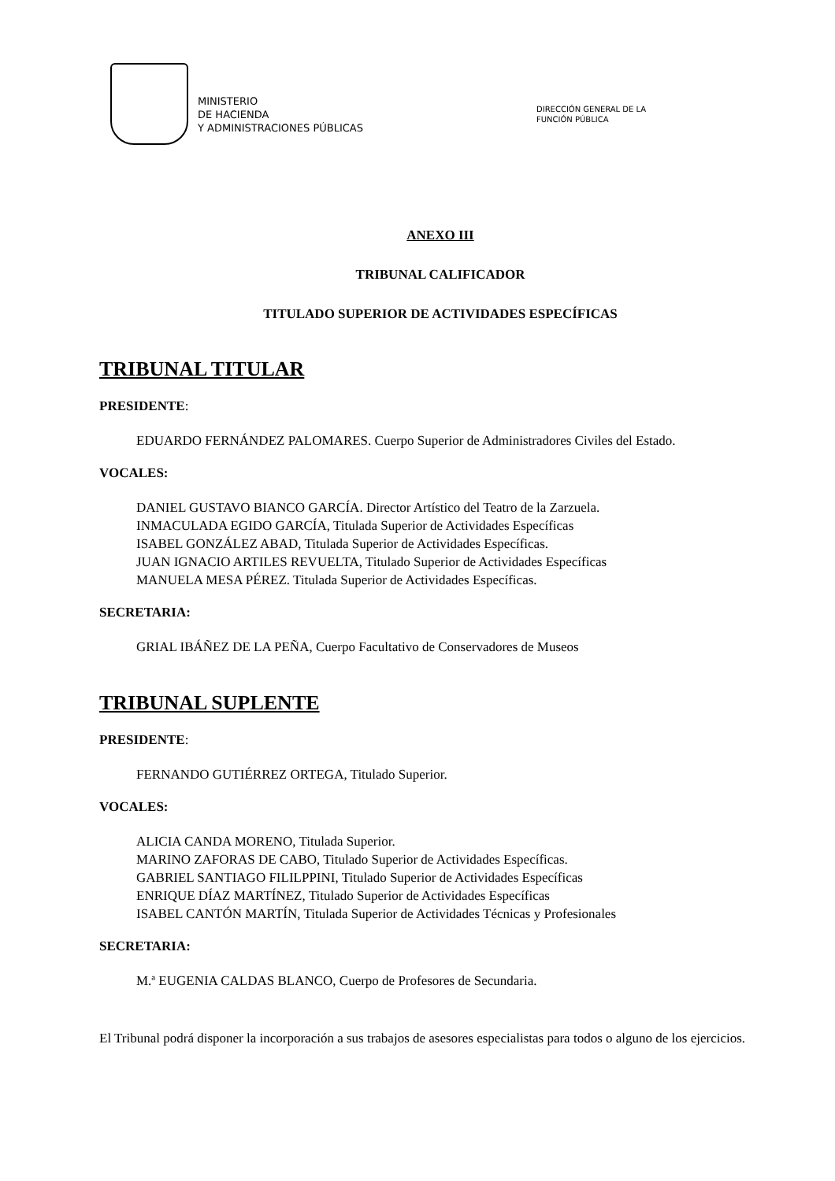MINISTERIO
DE HACIENDA
Y ADMINISTRACIONES PÚBLICAS
DIRECCIÓN GENERAL DE LA
FUNCIÓN PÚBLICA
ANEXO III
TRIBUNAL CALIFICADOR
TITULADO SUPERIOR DE ACTIVIDADES ESPECÍFICAS
TRIBUNAL TITULAR
PRESIDENTE:
EDUARDO FERNÁNDEZ PALOMARES. Cuerpo Superior de Administradores Civiles del Estado.
VOCALES:
DANIEL GUSTAVO BIANCO GARCÍA. Director Artístico del Teatro de la Zarzuela.
INMACULADA EGIDO GARCÍA, Titulada Superior de Actividades Específicas
ISABEL GONZÁLEZ ABAD, Titulada Superior de Actividades Específicas.
JUAN IGNACIO ARTILES REVUELTA, Titulado Superior de Actividades Específicas
MANUELA MESA PÉREZ. Titulada Superior de Actividades Específicas.
SECRETARIA:
GRIAL IBÁÑEZ DE LA PEÑA, Cuerpo Facultativo de Conservadores de Museos
TRIBUNAL SUPLENTE
PRESIDENTE:
FERNANDO GUTIÉRREZ ORTEGA, Titulado Superior.
VOCALES:
ALICIA CANDA MORENO, Titulada Superior.
MARINO ZAFORAS DE CABO, Titulado Superior de Actividades Específicas.
GABRIEL SANTIAGO FILILPPINI, Titulado Superior de Actividades Específicas
ENRIQUE DÍAZ MARTÍNEZ, Titulado Superior de Actividades Específicas
ISABEL CANTÓN MARTÍN, Titulada Superior de Actividades Técnicas y Profesionales
SECRETARIA:
M.ª EUGENIA CALDAS BLANCO, Cuerpo de Profesores de Secundaria.
El Tribunal podrá disponer la incorporación a sus trabajos de asesores especialistas para todos o alguno de los ejercicios.